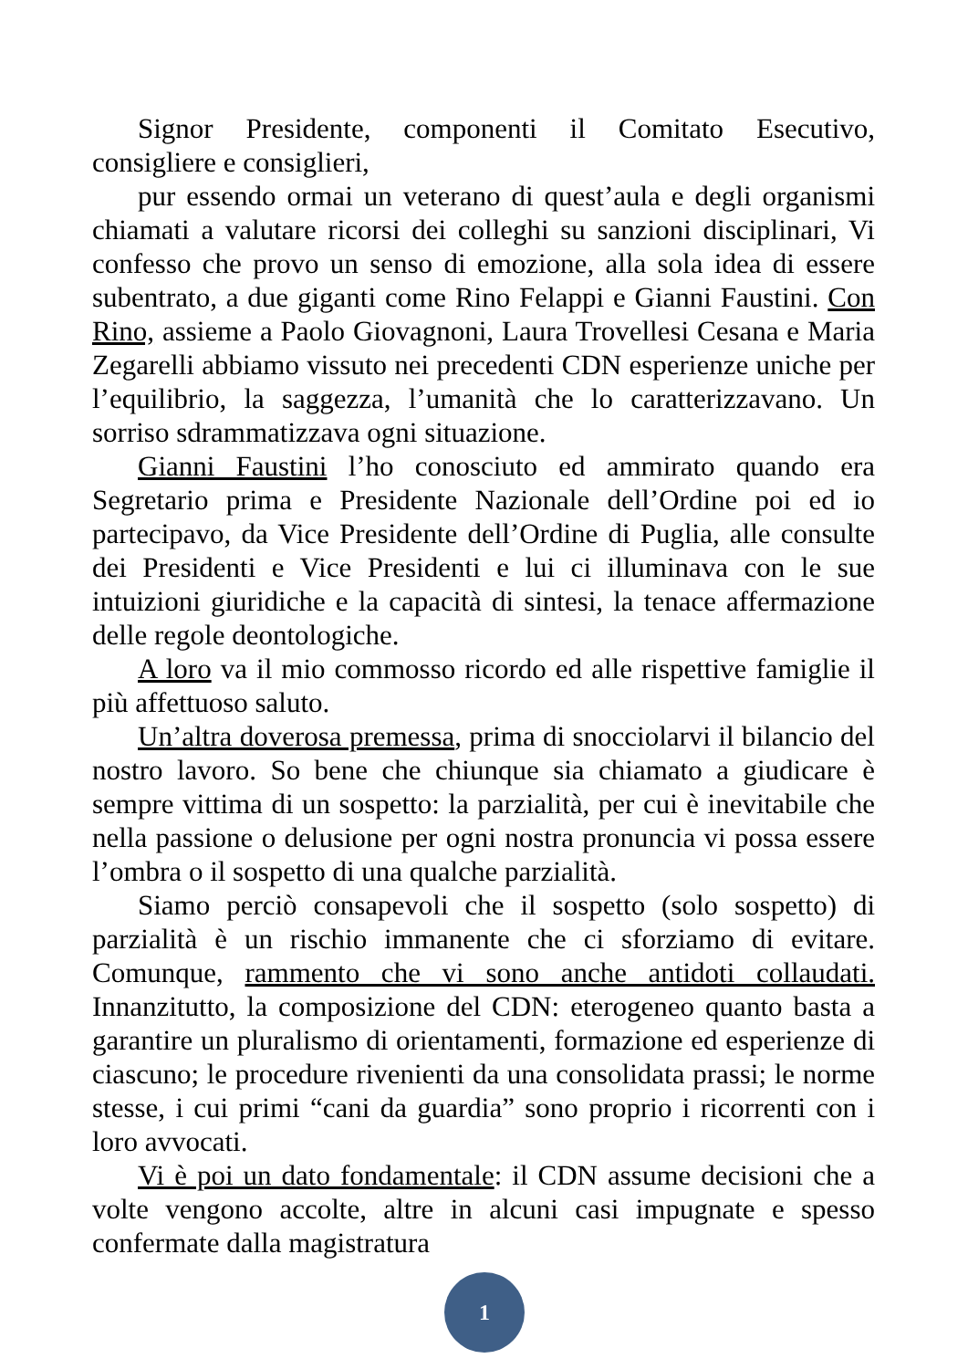Signor Presidente, componenti il Comitato Esecutivo, consigliere e consiglieri,
pur essendo ormai un veterano di quest’aula e degli organismi chiamati a valutare ricorsi dei colleghi su sanzioni disciplinari, Vi confesso che provo un senso di emozione, alla sola idea di essere subentrato, a due giganti come Rino Felappi e Gianni Faustini. Con Rino, assieme a Paolo Giovagnoni, Laura Trovellesi Cesana e Maria Zegarelli abbiamo vissuto nei precedenti CDN esperienze uniche per l’equilibrio, la saggezza, l’umanità che lo caratterizzavano. Un sorriso sdrammatizzava ogni situazione.
Gianni Faustini l’ho conosciuto ed ammirato quando era Segretario prima e Presidente Nazionale dell’Ordine poi ed io partecipavo, da Vice Presidente dell’Ordine di Puglia, alle consulte dei Presidenti e Vice Presidenti e lui ci illuminava con le sue intuizioni giuridiche e la capacità di sintesi, la tenace affermazione delle regole deontologiche.
A loro va il mio commosso ricordo ed alle rispettive famiglie il più affettuoso saluto.
Un’altra doverosa premessa, prima di snocciolarvi il bilancio del nostro lavoro. So bene che chiunque sia chiamato a giudicare è sempre vittima di un sospetto: la parzialità, per cui è inevitabile che nella passione o delusione per ogni nostra pronuncia vi possa essere l’ombra o il sospetto di una qualche parzialità.
Siamo perciò consapevoli che il sospetto (solo sospetto) di parzialità è un rischio immanente che ci sforziamo di evitare. Comunque, rammento che vi sono anche antidoti collaudati. Innanzitutto, la composizione del CDN: eterogeneo quanto basta a garantire un pluralismo di orientamenti, formazione ed esperienze di ciascuno; le procedure rivenienti da una consolidata prassi; le norme stesse, i cui primi “cani da guardia” sono proprio i ricorrenti con i loro avvocati.
Vi è poi un dato fondamentale: il CDN assume decisioni che a volte vengono accolte, altre in alcuni casi impugnate e spesso confermate dalla magistratura
1